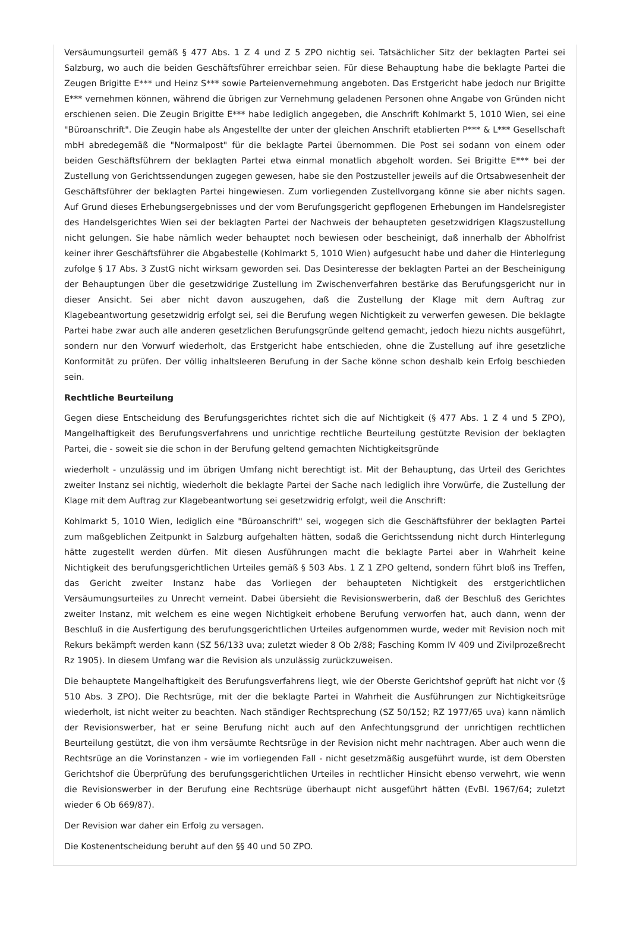Versäumungsurteil gemäß § 477 Abs. 1 Z 4 und Z 5 ZPO nichtig sei. Tatsächlicher Sitz der beklagten Partei sei Salzburg, wo auch die beiden Geschäftsführer erreichbar seien. Für diese Behauptung habe die beklagte Partei die Zeugen Brigitte E*** und Heinz S*** sowie Parteienvernehmung angeboten. Das Erstgericht habe jedoch nur Brigitte E*** vernehmen können, während die übrigen zur Vernehmung geladenen Personen ohne Angabe von Gründen nicht erschienen seien. Die Zeugin Brigitte E*** habe lediglich angegeben, die Anschrift Kohlmarkt 5, 1010 Wien, sei eine "Büroanschrift". Die Zeugin habe als Angestellte der unter der gleichen Anschrift etablierten P*** & L*** Gesellschaft mbH abredegemäß die "Normalpost" für die beklagte Partei übernommen. Die Post sei sodann von einem oder beiden Geschäftsführern der beklagten Partei etwa einmal monatlich abgeholt worden. Sei Brigitte E*** bei der Zustellung von Gerichtssendungen zugegen gewesen, habe sie den Postzusteller jeweils auf die Ortsabwesenheit der Geschäftsführer der beklagten Partei hingewiesen. Zum vorliegenden Zustellvorgang könne sie aber nichts sagen. Auf Grund dieses Erhebungsergebnisses und der vom Berufungsgericht gepflogenen Erhebungen im Handelsregister des Handelsgerichtes Wien sei der beklagten Partei der Nachweis der behaupteten gesetzwidrigen Klagszustellung nicht gelungen. Sie habe nämlich weder behauptet noch bewiesen oder bescheinigt, daß innerhalb der Abholfrist keiner ihrer Geschäftsführer die Abgabestelle (Kohlmarkt 5, 1010 Wien) aufgesucht habe und daher die Hinterlegung zufolge § 17 Abs. 3 ZustG nicht wirksam geworden sei. Das Desinteresse der beklagten Partei an der Bescheinigung der Behauptungen über die gesetzwidrige Zustellung im Zwischenverfahren bestärke das Berufungsgericht nur in dieser Ansicht. Sei aber nicht davon auszugehen, daß die Zustellung der Klage mit dem Auftrag zur Klagebeantwortung gesetzwidrig erfolgt sei, sei die Berufung wegen Nichtigkeit zu verwerfen gewesen. Die beklagte Partei habe zwar auch alle anderen gesetzlichen Berufungsgründe geltend gemacht, jedoch hiezu nichts ausgeführt, sondern nur den Vorwurf wiederholt, das Erstgericht habe entschieden, ohne die Zustellung auf ihre gesetzliche Konformität zu prüfen. Der völlig inhaltsleeren Berufung in der Sache könne schon deshalb kein Erfolg beschieden sein.
Rechtliche Beurteilung
Gegen diese Entscheidung des Berufungsgerichtes richtet sich die auf Nichtigkeit (§ 477 Abs. 1 Z 4 und 5 ZPO), Mangelhaftigkeit des Berufungsverfahrens und unrichtige rechtliche Beurteilung gestützte Revision der beklagten Partei, die - soweit sie die schon in der Berufung geltend gemachten Nichtigkeitsgründe
wiederholt - unzulässig und im übrigen Umfang nicht berechtigt ist. Mit der Behauptung, das Urteil des Gerichtes zweiter Instanz sei nichtig, wiederholt die beklagte Partei der Sache nach lediglich ihre Vorwürfe, die Zustellung der Klage mit dem Auftrag zur Klagebeantwortung sei gesetzwidrig erfolgt, weil die Anschrift:
Kohlmarkt 5, 1010 Wien, lediglich eine "Büroanschrift" sei, wogegen sich die Geschäftsführer der beklagten Partei zum maßgeblichen Zeitpunkt in Salzburg aufgehalten hätten, sodaß die Gerichtssendung nicht durch Hinterlegung hätte zugestellt werden dürfen. Mit diesen Ausführungen macht die beklagte Partei aber in Wahrheit keine Nichtigkeit des berufungsgerichtlichen Urteiles gemäß § 503 Abs. 1 Z 1 ZPO geltend, sondern führt bloß ins Treffen, das Gericht zweiter Instanz habe das Vorliegen der behaupteten Nichtigkeit des erstgerichtlichen Versäumungsurteiles zu Unrecht verneint. Dabei übersieht die Revisionswerberin, daß der Beschluß des Gerichtes zweiter Instanz, mit welchem es eine wegen Nichtigkeit erhobene Berufung verworfen hat, auch dann, wenn der Beschluß in die Ausfertigung des berufungsgerichtlichen Urteiles aufgenommen wurde, weder mit Revision noch mit Rekurs bekämpft werden kann (SZ 56/133 uva; zuletzt wieder 8 Ob 2/88; Fasching Komm IV 409 und Zivilprozeßrecht Rz 1905). In diesem Umfang war die Revision als unzulässig zurückzuweisen.
Die behauptete Mangelhaftigkeit des Berufungsverfahrens liegt, wie der Oberste Gerichtshof geprüft hat nicht vor (§ 510 Abs. 3 ZPO). Die Rechtsrüge, mit der die beklagte Partei in Wahrheit die Ausführungen zur Nichtigkeitsrüge wiederholt, ist nicht weiter zu beachten. Nach ständiger Rechtsprechung (SZ 50/152; RZ 1977/65 uva) kann nämlich der Revisionswerber, hat er seine Berufung nicht auch auf den Anfechtungsgrund der unrichtigen rechtlichen Beurteilung gestützt, die von ihm versäumte Rechtsrüge in der Revision nicht mehr nachtragen. Aber auch wenn die Rechtsrüge an die Vorinstanzen - wie im vorliegenden Fall - nicht gesetzmäßig ausgeführt wurde, ist dem Obersten Gerichtshof die Überprüfung des berufungsgerichtlichen Urteiles in rechtlicher Hinsicht ebenso verwehrt, wie wenn die Revisionswerber in der Berufung eine Rechtsrüge überhaupt nicht ausgeführt hätten (EvBl. 1967/64; zuletzt wieder 6 Ob 669/87).
Der Revision war daher ein Erfolg zu versagen.
Die Kostenentscheidung beruht auf den §§ 40 und 50 ZPO.